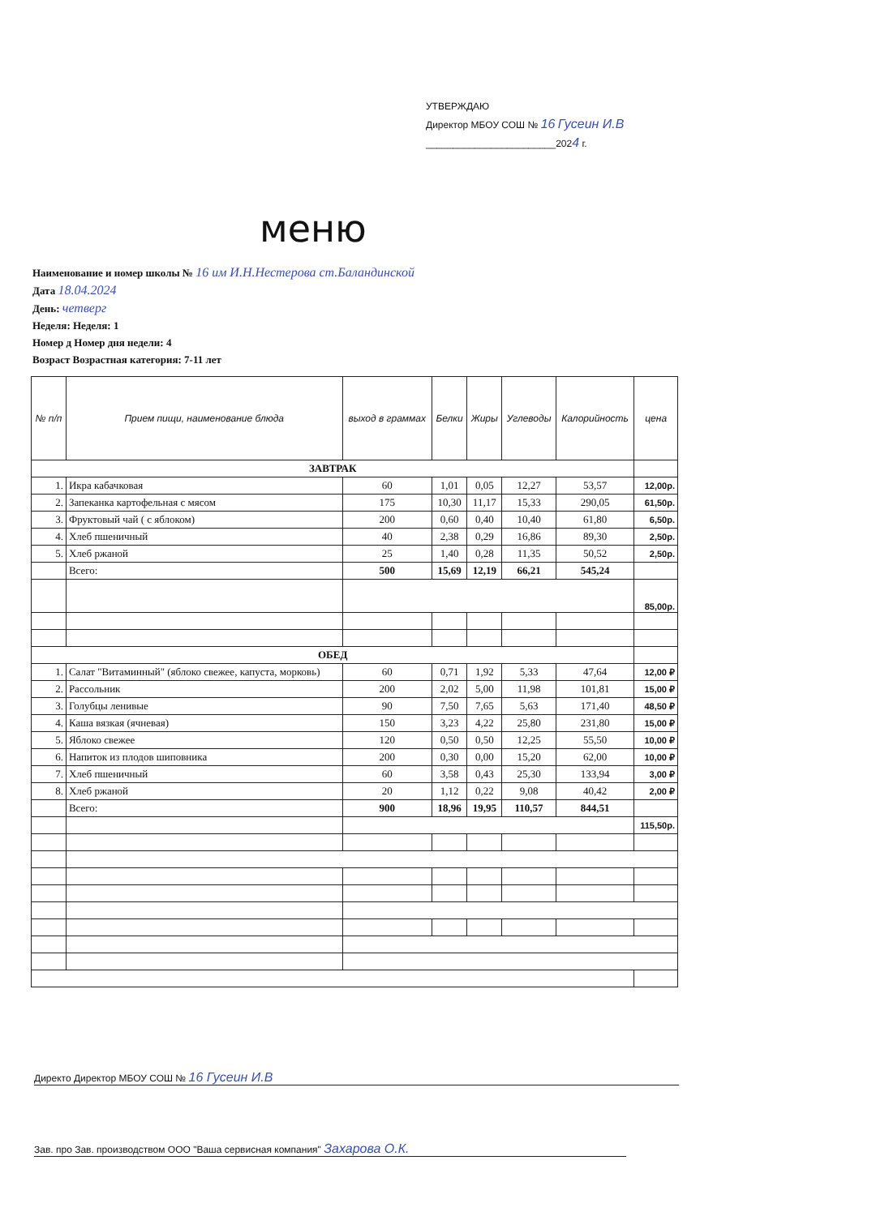УТВЕРЖДАЮ
Директор МБОУ СОШ № 16 Гусеин И.В
________________________2024 г.
меню
Наименование и номер школы № 16 им И.Н.Нестерова ст.Баландинской
Дата 18.04.2024
День: четверг
Неделя: Неделя: 1
Номер д Номер дня недели: 4
Возраст Возрастная категория: 7-11 лет
| № п/п | Прием пищи, наименование блюда | выход в граммах | Белки | Жиры | Углеводы | Калорийность | цена |
| --- | --- | --- | --- | --- | --- | --- | --- |
| ЗАВТРАК | | | | | | | |
| 1. | Икра кабачковая | 60 | 1,01 | 0,05 | 12,27 | 53,57 | 12,00р. |
| 2. | Запеканка картофельная с мясом | 175 | 10,30 | 11,17 | 15,33 | 290,05 | 61,50р. |
| 3. | Фруктовый чай ( с яблоком) | 200 | 0,60 | 0,40 | 10,40 | 61,80 | 6,50р. |
| 4. | Хлеб пшеничный | 40 | 2,38 | 0,29 | 16,86 | 89,30 | 2,50р. |
| 5. | Хлеб ржаной | 25 | 1,40 | 0,28 | 11,35 | 50,52 | 2,50р. |
| | Всего: | 500 | 15,69 | 12,19 | 66,21 | 545,24 | |
| | | | | | | | 85,00р. |
| ОБЕД | | | | | | | |
| 1. | Салат "Витаминный" (яблоко свежее, капуста, морковь) | 60 | 0,71 | 1,92 | 5,33 | 47,64 | 12,00 ₽ |
| 2. | Рассольник | 200 | 2,02 | 5,00 | 11,98 | 101,81 | 15,00 ₽ |
| 3. | Голубцы ленивые | 90 | 7,50 | 7,65 | 5,63 | 171,40 | 48,50 ₽ |
| 4. | Каша вязкая (ячневая) | 150 | 3,23 | 4,22 | 25,80 | 231,80 | 15,00 ₽ |
| 5. | Яблоко свежее | 120 | 0,50 | 0,50 | 12,25 | 55,50 | 10,00 ₽ |
| 6. | Напиток из плодов шиповника | 200 | 0,30 | 0,00 | 15,20 | 62,00 | 10,00 ₽ |
| 7. | Хлеб пшеничный | 60 | 3,58 | 0,43 | 25,30 | 133,94 | 3,00 ₽ |
| 8. | Хлеб ржаной | 20 | 1,12 | 0,22 | 9,08 | 40,42 | 2,00 ₽ |
| | Всего: | 900 | 18,96 | 19,95 | 110,57 | 844,51 | |
| | | | | | | | 115,50р. |
Директо Директор МБОУ СОШ № 16 Гусеин И.В
Зав. про Зав. производством ООО "Ваша сервисная компания" Захарова О.К.